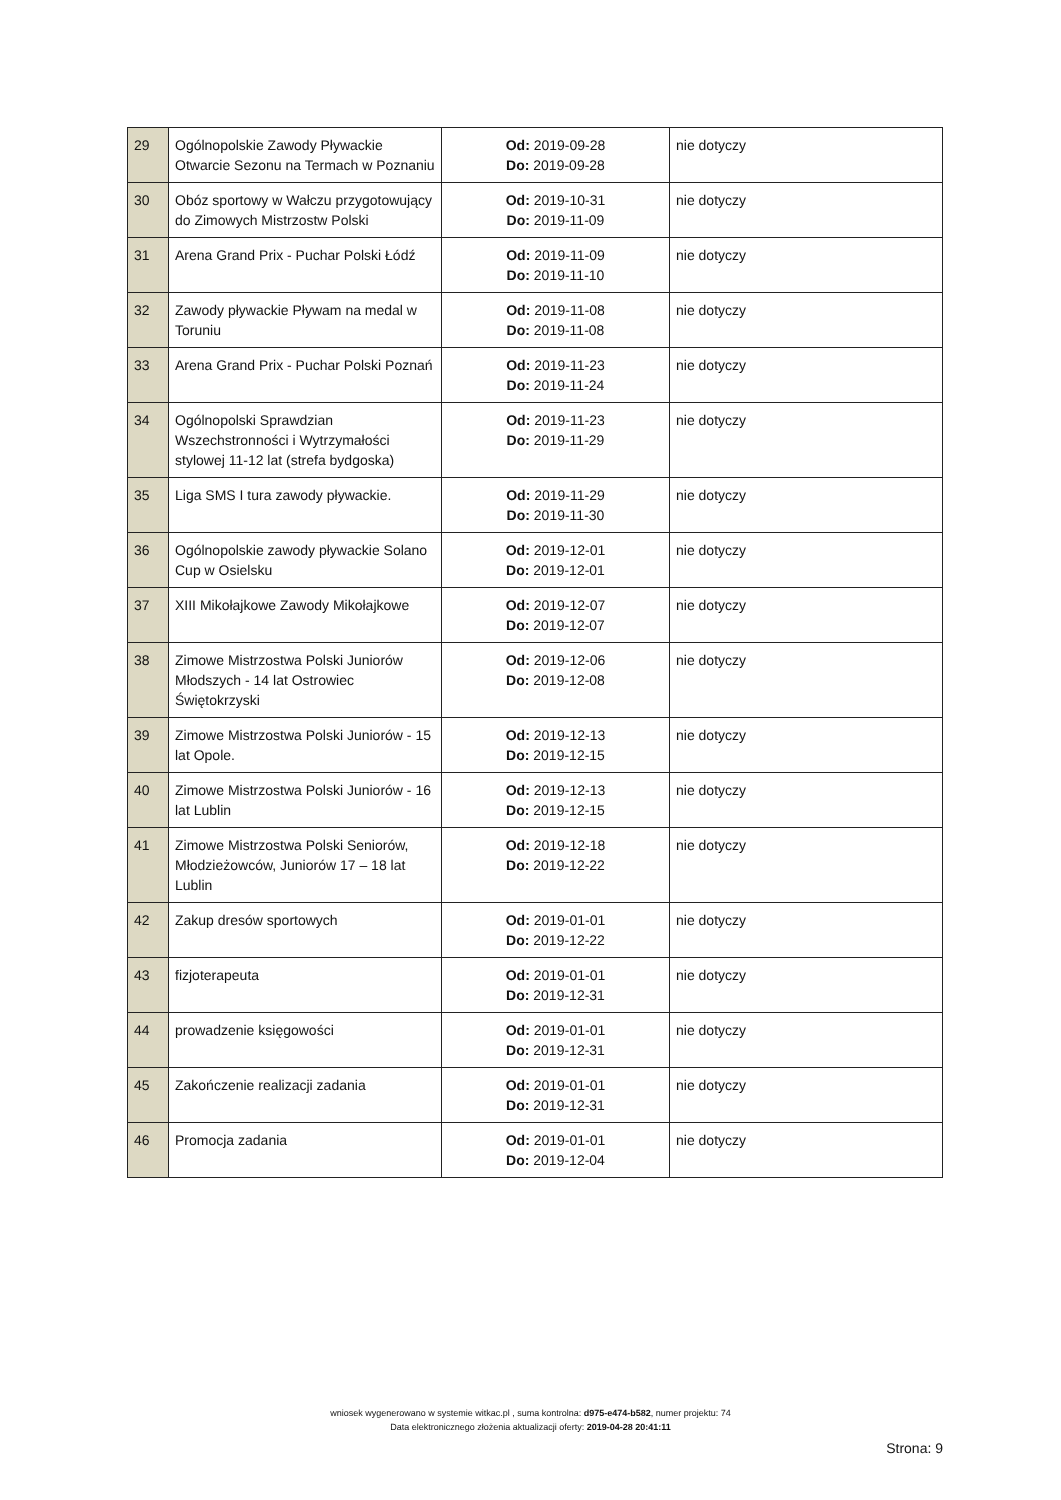| 29 | Ogólnopolskie Zawody Pływackie Otwarcie Sezonu na Termach w Poznaniu | Od: 2019-09-28 Do: 2019-09-28 | nie dotyczy |
| 30 | Obóz sportowy w Wałczu przygotowujący do Zimowych Mistrzostw Polski | Od: 2019-10-31 Do: 2019-11-09 | nie dotyczy |
| 31 | Arena Grand Prix - Puchar Polski Łódź | Od: 2019-11-09 Do: 2019-11-10 | nie dotyczy |
| 32 | Zawody pływackie Pływam na medal w Toruniu | Od: 2019-11-08 Do: 2019-11-08 | nie dotyczy |
| 33 | Arena Grand Prix - Puchar Polski Poznań | Od: 2019-11-23 Do: 2019-11-24 | nie dotyczy |
| 34 | Ogólnopolski Sprawdzian Wszechstronności i Wytrzymałości stylowej 11-12 lat (strefa bydgoska) | Od: 2019-11-23 Do: 2019-11-29 | nie dotyczy |
| 35 | Liga SMS I tura zawody pływackie. | Od: 2019-11-29 Do: 2019-11-30 | nie dotyczy |
| 36 | Ogólnopolskie zawody pływackie Solano Cup w Osielsku | Od: 2019-12-01 Do: 2019-12-01 | nie dotyczy |
| 37 | XIII Mikołajkowe Zawody Mikołajkowe | Od: 2019-12-07 Do: 2019-12-07 | nie dotyczy |
| 38 | Zimowe Mistrzostwa Polski Juniorów Młodszych - 14 lat Ostrowiec Świętokrzyski | Od: 2019-12-06 Do: 2019-12-08 | nie dotyczy |
| 39 | Zimowe Mistrzostwa Polski Juniorów - 15 lat Opole. | Od: 2019-12-13 Do: 2019-12-15 | nie dotyczy |
| 40 | Zimowe Mistrzostwa Polski Juniorów - 16 lat Lublin | Od: 2019-12-13 Do: 2019-12-15 | nie dotyczy |
| 41 | Zimowe Mistrzostwa Polski Seniorów, Młodzieżowców, Juniorów 17 – 18 lat Lublin | Od: 2019-12-18 Do: 2019-12-22 | nie dotyczy |
| 42 | Zakup dresów sportowych | Od: 2019-01-01 Do: 2019-12-22 | nie dotyczy |
| 43 | fizjoterapeuta | Od: 2019-01-01 Do: 2019-12-31 | nie dotyczy |
| 44 | prowadzenie księgowości | Od: 2019-01-01 Do: 2019-12-31 | nie dotyczy |
| 45 | Zakończenie realizacji zadania | Od: 2019-01-01 Do: 2019-12-31 | nie dotyczy |
| 46 | Promocja zadania | Od: 2019-01-01 Do: 2019-12-04 | nie dotyczy |
wniosek wygenerowano w systemie witkac.pl , suma kontrolna: d975-e474-b582, numer projektu: 74
Data elektronicznego złożenia aktualizacji oferty: 2019-04-28 20:41:11
Strona: 9